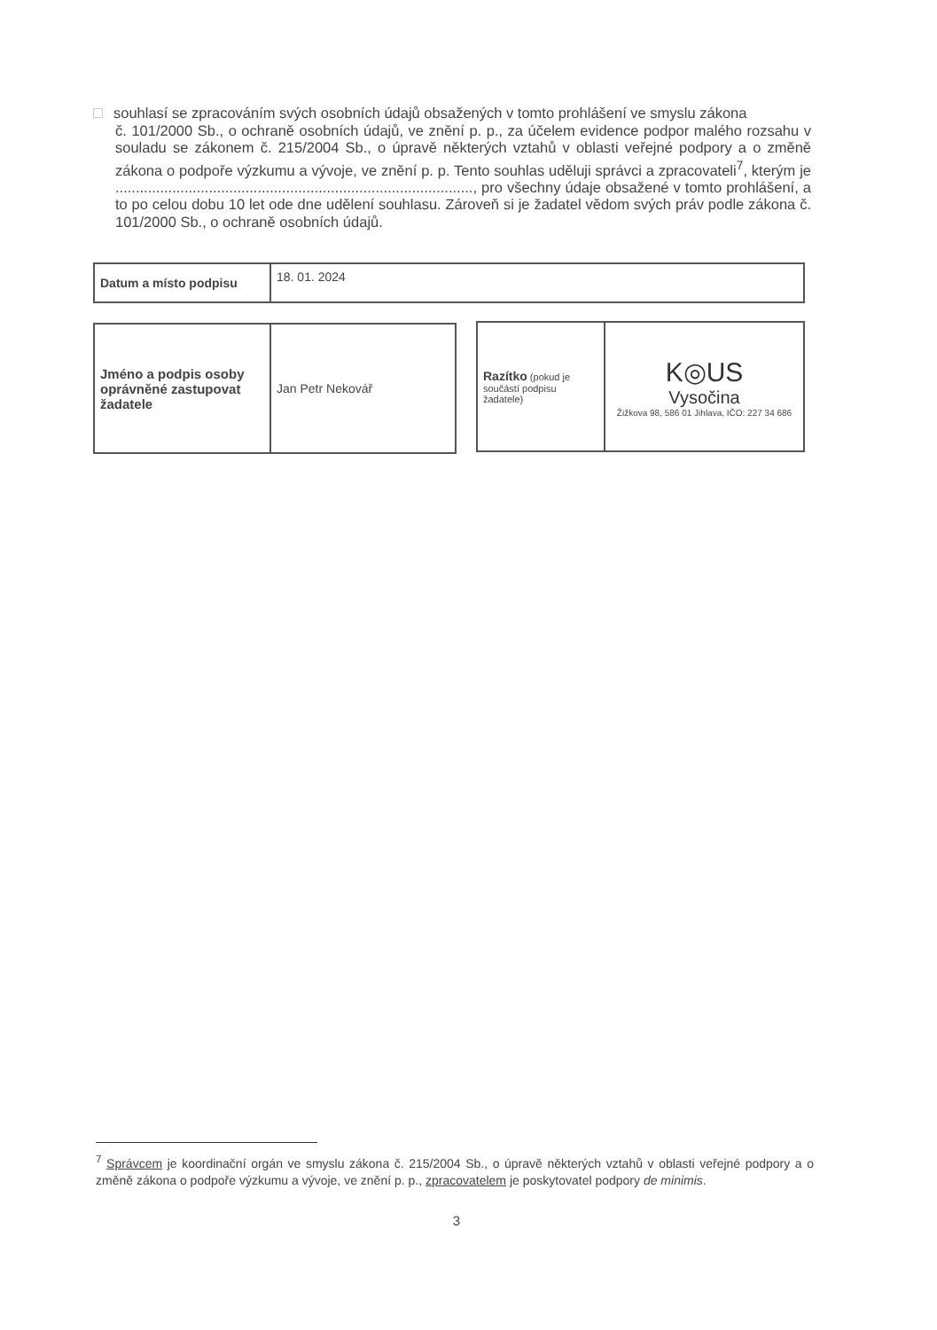souhlasí se zpracováním svých osobních údajů obsažených v tomto prohlášení ve smyslu zákona
č. 101/2000 Sb., o ochraně osobních údajů, ve znění p. p., za účelem evidence podpor malého rozsahu v souladu se zákonem č. 215/2004 Sb., o úpravě některých vztahů v oblasti veřejné podpory a o změně zákona o podpoře výzkumu a vývoje, ve znění p. p. Tento souhlas uděluji správci a zpracovateli<sup>7</sup>, kterým je ........................................................................................, pro všechny údaje obsažené v tomto prohlášení, a to po celou dobu 10 let ode dne udělení souhlasu. Zároveň si je žadatel vědom svých práv podle zákona č. 101/2000 Sb., o ochraně osobních údajů.
| Datum a místo podpisu | 18. 01. 2024 |
| Jméno a podpis osoby oprávněné zastupovat žadatele | Jan Petr Nekovář |
| Razítko (pokud je součástí podpisu žadatele) | K◎US Vysočina Žižkova 98, 586 01 Jihlava, IČO: 227 34 686 |
<sup>7</sup> Správcem je koordinační orgán ve smyslu zákona č. 215/2004 Sb., o úpravě některých vztahů v oblasti veřejné podpory a o změně zákona o podpoře výzkumu a vývoje, ve znění p. p., zpracovatelem je poskytovatel podpory de minimis.
3